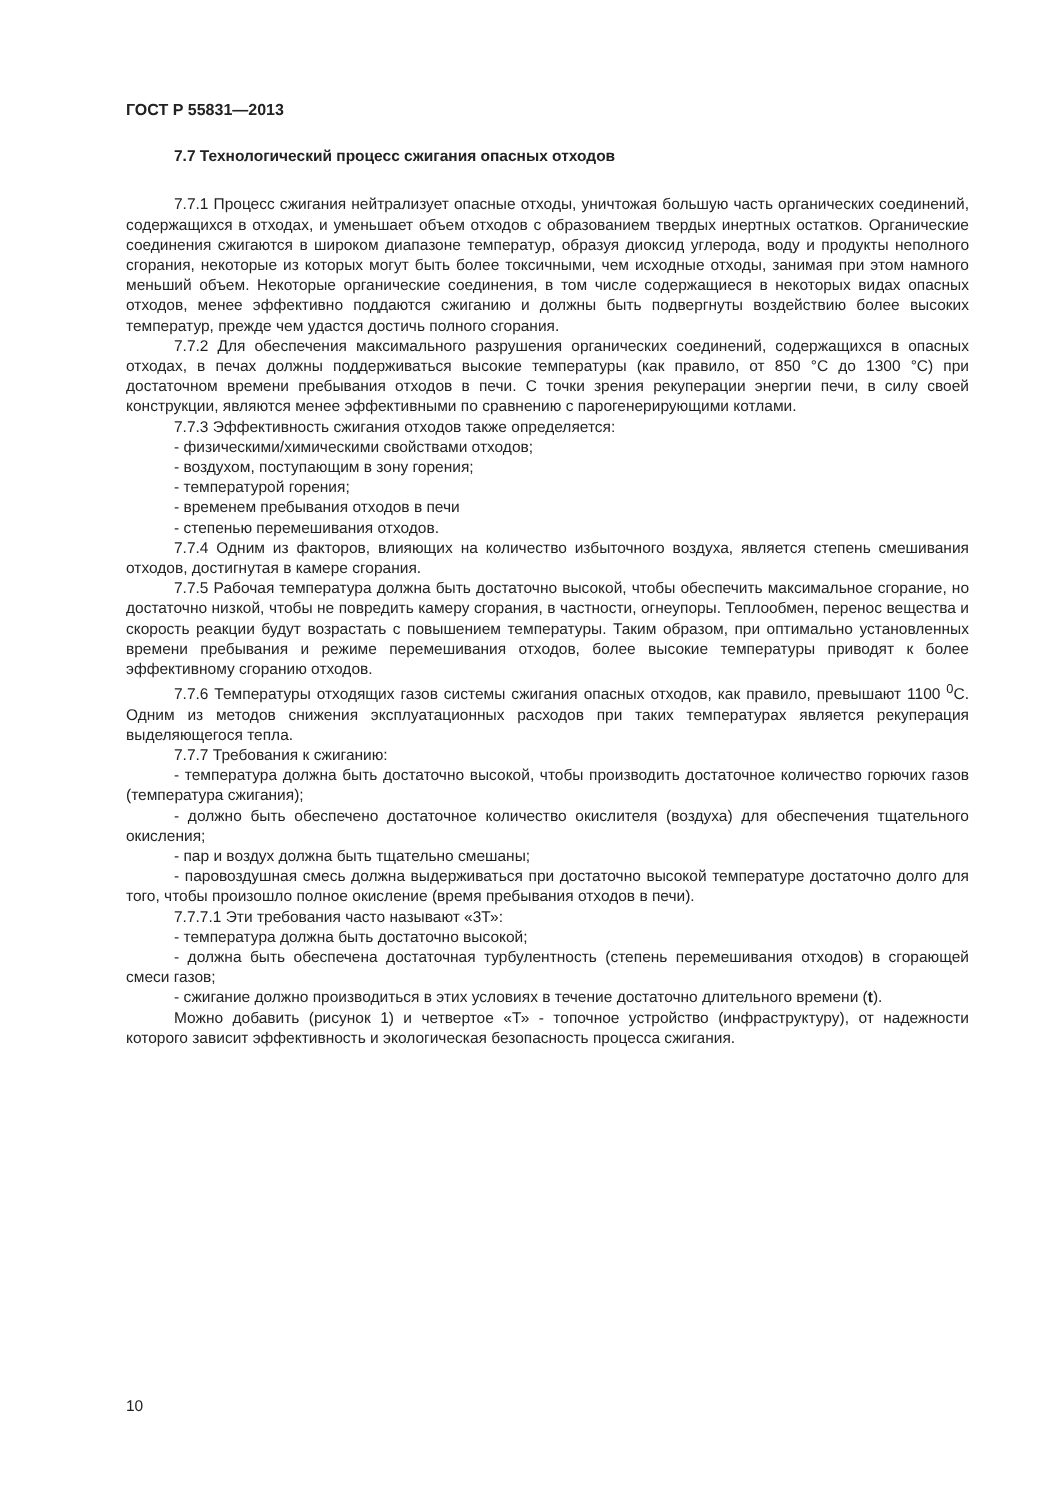ГОСТ Р 55831—2013
7.7 Технологический процесс сжигания опасных отходов
7.7.1 Процесс сжигания нейтрализует опасные отходы, уничтожая большую часть органических соединений, содержащихся в отходах, и уменьшает объем отходов с образованием твердых инертных остатков. Органические соединения сжигаются в широком диапазоне температур, образуя диоксид углерода, воду и продукты неполного сгорания, некоторые из которых могут быть более токсичными, чем исходные отходы, занимая при этом намного меньший объем. Некоторые органические соединения, в том числе содержащиеся в некоторых видах опасных отходов, менее эффективно поддаются сжиганию и должны быть подвергнуты воздействию более высоких температур, прежде чем удастся достичь полного сгорания.
7.7.2 Для обеспечения максимального разрушения органических соединений, содержащихся в опасных отходах, в печах должны поддерживаться высокие температуры (как правило, от 850 °C до 1300 °C) при достаточном времени пребывания отходов в печи. С точки зрения рекуперации энергии печи, в силу своей конструкции, являются менее эффективными по сравнению с парогенерирующими котлами.
7.7.3 Эффективность сжигания отходов также определяется:
- физическими/химическими свойствами отходов;
- воздухом, поступающим в зону горения;
- температурой горения;
- временем пребывания отходов в печи
- степенью перемешивания отходов.
7.7.4 Одним из факторов, влияющих на количество избыточного воздуха, является степень смешивания отходов, достигнутая в камере сгорания.
7.7.5 Рабочая температура должна быть достаточно высокой, чтобы обеспечить максимальное сгорание, но достаточно низкой, чтобы не повредить камеру сгорания, в частности, огнеупоры. Теплообмен, перенос вещества и скорость реакции будут возрастать с повышением температуры. Таким образом, при оптимально установленных времени пребывания и режиме перемешивания отходов, более высокие температуры приводят к более эффективному сгоранию отходов.
7.7.6 Температуры отходящих газов системы сжигания опасных отходов, как правило, превышают 1100 <sup>0</sup>С. Одним из методов снижения эксплуатационных расходов при таких температурах является рекуперация выделяющегося тепла.
7.7.7 Требования к сжиганию:
- температура должна быть достаточно высокой, чтобы производить достаточное количество горючих газов (температура сжигания);
- должно быть обеспечено достаточное количество окислителя (воздуха) для обеспечения тщательного окисления;
- пар и воздух должна быть тщательно смешаны;
- паровоздушная смесь должна выдерживаться при достаточно высокой температуре достаточно долго для того, чтобы произошло полное окисление (время пребывания отходов в печи).
7.7.7.1 Эти требования часто называют «3Т»:
- температура должна быть достаточно высокой;
- должна быть обеспечена достаточная турбулентность (степень перемешивания отходов) в сгорающей смеси газов;
- сжигание должно производиться в этих условиях в течение достаточно длительного времени (t).
Можно добавить (рисунок 1) и четвертое «Т» - топочное устройство (инфраструктуру), от надежности которого зависит эффективность и экологическая безопасность процесса сжигания.
10